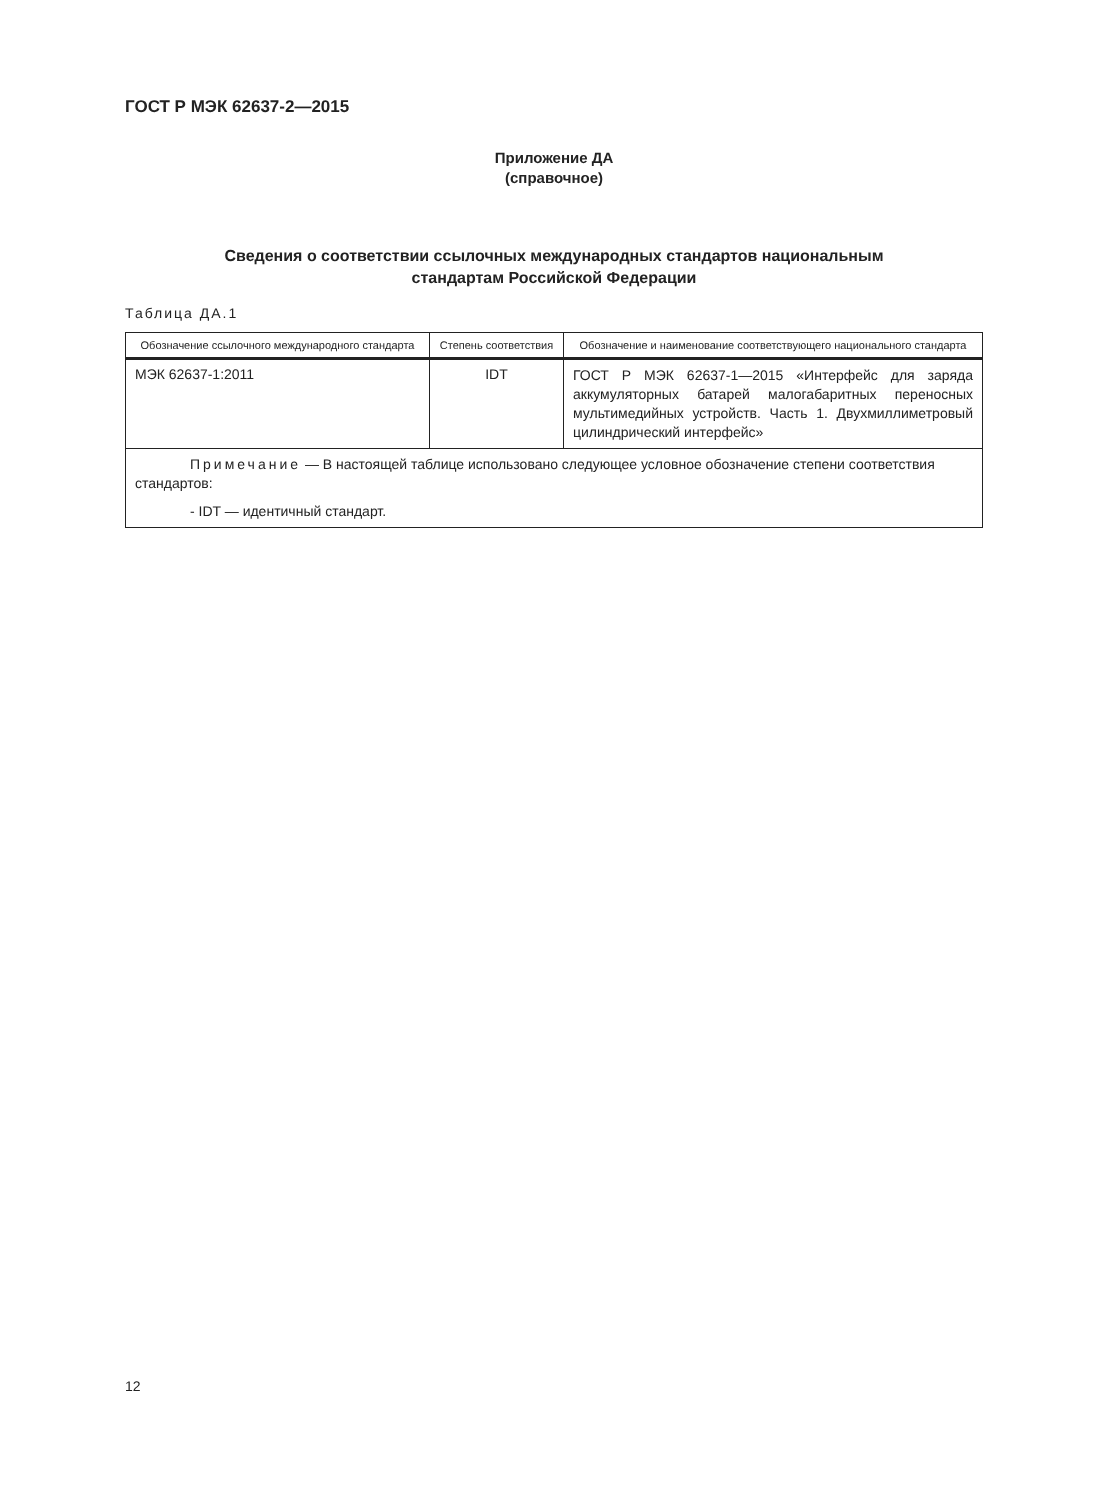ГОСТ Р МЭК 62637-2—2015
Приложение ДА
(справочное)
Сведения о соответствии ссылочных международных стандартов национальным
стандартам Российской Федерации
Таблица ДА.1
| Обозначение ссылочного международного стандарта | Степень соответствия | Обозначение и наименование соответствующего национального стандарта |
| --- | --- | --- |
| МЭК 62637-1:2011 | IDT | ГОСТ Р МЭК 62637-1—2015 «Интерфейс для заряда аккумуляторных батарей малогабаритных переносных мультимедийных устройств. Часть 1. Двухмиллиметровый цилиндрический интерфейс» |
| Примечание — В настоящей таблице использовано следующее условное обозначение степени соответствия стандартов: - IDT — идентичный стандарт. | | |
12